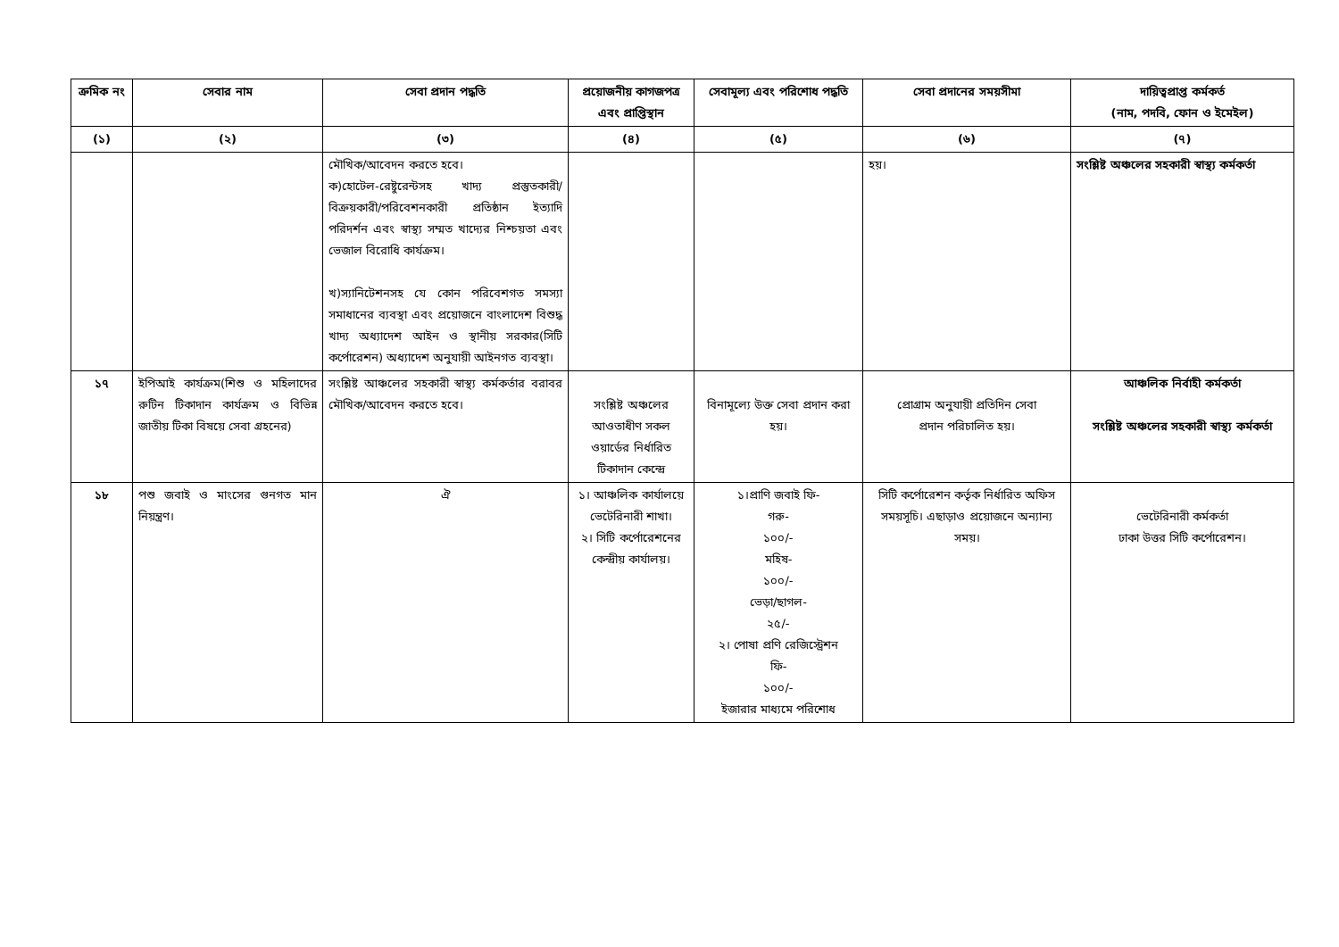| ক্রমিক নং | সেবার নাম | সেবা প্রদান পদ্ধতি | প্রয়োজনীয় কাগজপত্র এবং প্রাপ্তিস্থান | সেবামূল্য এবং পরিশোধ পদ্ধতি | সেবা প্রদানের সময়সীমা | দায়িত্বপ্রাপ্ত কর্মকর্ত (নাম, পদবি, ফোন ও ইমেইল) |
| --- | --- | --- | --- | --- | --- | --- |
| (১) | (২) | (৩) | (৪) | (৫) | (৬) | (৭) |
| | | মৌখিক/আবেদন করতে হবে। ক)হোটেল-রেষ্টুরেন্টসহ খাদ্য প্রস্তুতকারী/বিক্রয়কারী/পরিবেশনকারী প্রতিষ্ঠান ইত্যাদি পরিদর্শন এবং স্বাস্থ্য সম্মত খাদ্যের নিশ্চয়তা এবং ভেজাল বিরোধি কার্যক্রম। খ)স্যানিটেশনসহ যে কোন পরিবেশগত সমস্যা সমাধানের ব্যবস্থা এবং প্রয়োজনে বাংলাদেশ বিশুদ্ধ খাদ্য অধ্যাদেশ আইন ও স্থানীয় সরকার(সিটি কর্পোরেশন) অধ্যাদেশ অনুযায়ী আইনগত ব্যবস্থা। | | | হয়। | সংশ্লিষ্ট অঞ্চলের সহকারী স্বাস্থ্য কর্মকর্তা |
| ১৭ | ইপিআই কার্যক্রম(শিশু ও মহিলাদের রুটিন টিকাদান কার্যক্রম ও বিভিন্ন জাতীয় টিকা বিষয়ে সেবা গ্রহনের) | সংশ্লিষ্ট আঞ্চলের সহকারী স্বাস্থ্য কর্মকর্তার বরাবর মৌখিক/আবেদন করতে হবে। | সংশ্লিষ্ট অঞ্চলের আওতাধীণ সকল ওয়ার্ডের নির্ধারিত টিকাদান কেন্দ্রে | বিনামূল্যে উক্ত সেবা প্রদান করা হয়। | প্রোগ্রাম অনুযায়ী প্রতিদিন সেবা প্রদান পরিচালিত হয়। | আঞ্চলিক নির্বাহী কর্মকর্তা সংশ্লিষ্ট অঞ্চলের সহকারী স্বাস্থ্য কর্মকর্তা |
| ১৮ | পশু জবাই ও মাংসের গুনগত মান নিয়ন্ত্রণ। | ঐ | ১। আঞ্চলিক কার্যালয়ে ভেটেরিনারী শাখা। ২। সিটি কর্পোরেশনের কেন্দ্রীয় কার্যালয়। | ১।প্রাণি জবাই ফি- গরু- ১০০/- মহিষ- ১০০/- ভেড়া/ছাগল- ২৫/- ২। পোষা প্রণি রেজিস্ট্রেশন ফি- ১০০/- ইজারার মাধ্যমে পরিশোধ | সিটি কর্পোরেশন কর্তৃক নির্ধারিত অফিস সময়সূচি। এছাড়াও প্রয়োজনে অন্যান্য সময়। | ভেটেরিনারী কর্মকর্তা ঢাকা উত্তর সিটি কর্পোরেশন। |